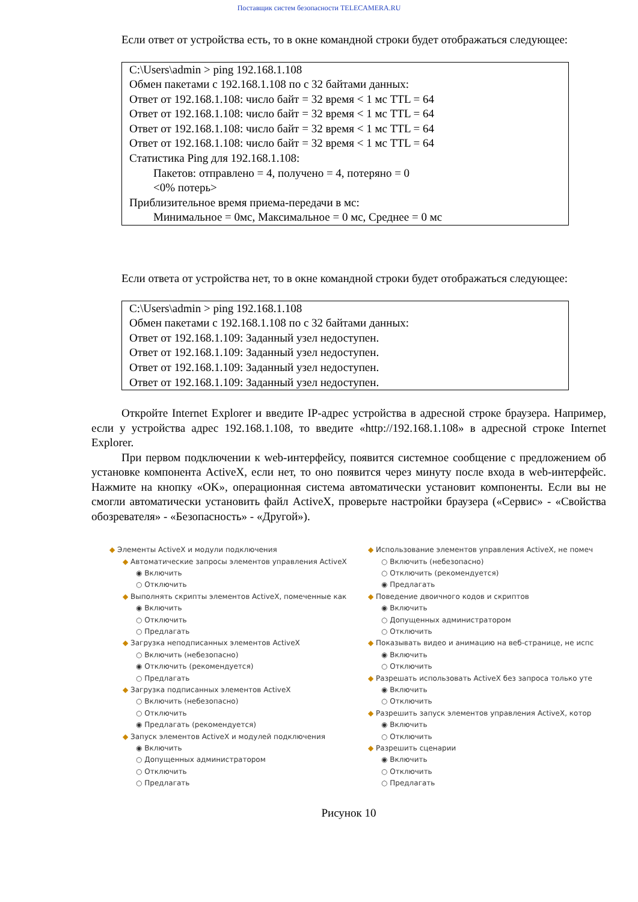Поставщик систем безопасности TELECAMERA.RU
Если ответ от устройства есть, то в окне командной строки будет отображаться следующее:
C:\Users\admin > ping 192.168.1.108
Обмен пакетами с 192.168.1.108 по с 32 байтами данных:
Ответ от 192.168.1.108: число байт = 32 время < 1 мс TTL = 64
Ответ от 192.168.1.108: число байт = 32 время < 1 мс TTL = 64
Ответ от 192.168.1.108: число байт = 32 время < 1 мс TTL = 64
Ответ от 192.168.1.108: число байт = 32 время < 1 мс TTL = 64
Статистика Ping для 192.168.1.108:
Пакетов: отправлено = 4, получено = 4, потеряно = 0
<0% потерь>
Приблизительное время приема-передачи в мс:
Минимальное = 0мс, Максимальное = 0 мс, Среднее = 0 мс
Если ответа от устройства нет, то в окне командной строки будет отображаться следующее:
C:\Users\admin > ping 192.168.1.108
Обмен пакетами с 192.168.1.108 по с 32 байтами данных:
Ответ от 192.168.1.109: Заданный узел недоступен.
Ответ от 192.168.1.109: Заданный узел недоступен.
Ответ от 192.168.1.109: Заданный узел недоступен.
Ответ от 192.168.1.109: Заданный узел недоступен.
Откройте Internet Explorer и введите IP-адрес устройства в адресной строке браузера. Например, если у устройства адрес 192.168.1.108, то введите «http://192.168.1.108» в адресной строке Internet Explorer.
При первом подключении к web-интерфейсу, появится системное сообщение с предложением об установке компонента ActiveX, если нет, то оно появится через минуту после входа в web-интерфейс. Нажмите на кнопку «OK», операционная система автоматически установит компоненты. Если вы не смогли автоматически установить файл ActiveX, проверьте настройки браузера («Сервис» - «Свойства обозревателя» - «Безопасность» - «Другой»).
◆ Элементы ActiveX и модули подключения
◆ Автоматические запросы элементов управления ActiveX
◉ Включить
○ Отключить
◆ Выполнять скрипты элементов ActiveX, помеченные как
◉ Включить
○ Отключить
○ Предлагать
◆ Загрузка неподписанных элементов ActiveX
○ Включить (небезопасно)
◉ Отключить (рекомендуется)
○ Предлагать
◆ Загрузка подписанных элементов ActiveX
○ Включить (небезопасно)
○ Отключить
◉ Предлагать (рекомендуется)
◆ Запуск элементов ActiveX и модулей подключения
◉ Включить
○ Допущенных администратором
○ Отключить
○ Предлагать
◆ Использование элементов управления ActiveX, не помеч
○ Включить (небезопасно)
○ Отключить (рекомендуется)
◉ Предлагать
◆ Поведение двоичного кодов и скриптов
◉ Включить
○ Допущенных администратором
○ Отключить
◆ Показывать видео и анимацию на веб-странице, не испс
◉ Включить
○ Отключить
◆ Разрешать использовать ActiveX без запроса только уте
◉ Включить
○ Отключить
◆ Разрешить запуск элементов управления ActiveX, котор
◉ Включить
○ Отключить
◆ Разрешить сценарии
◉ Включить
○ Отключить
○ Предлагать
Рисунок 10